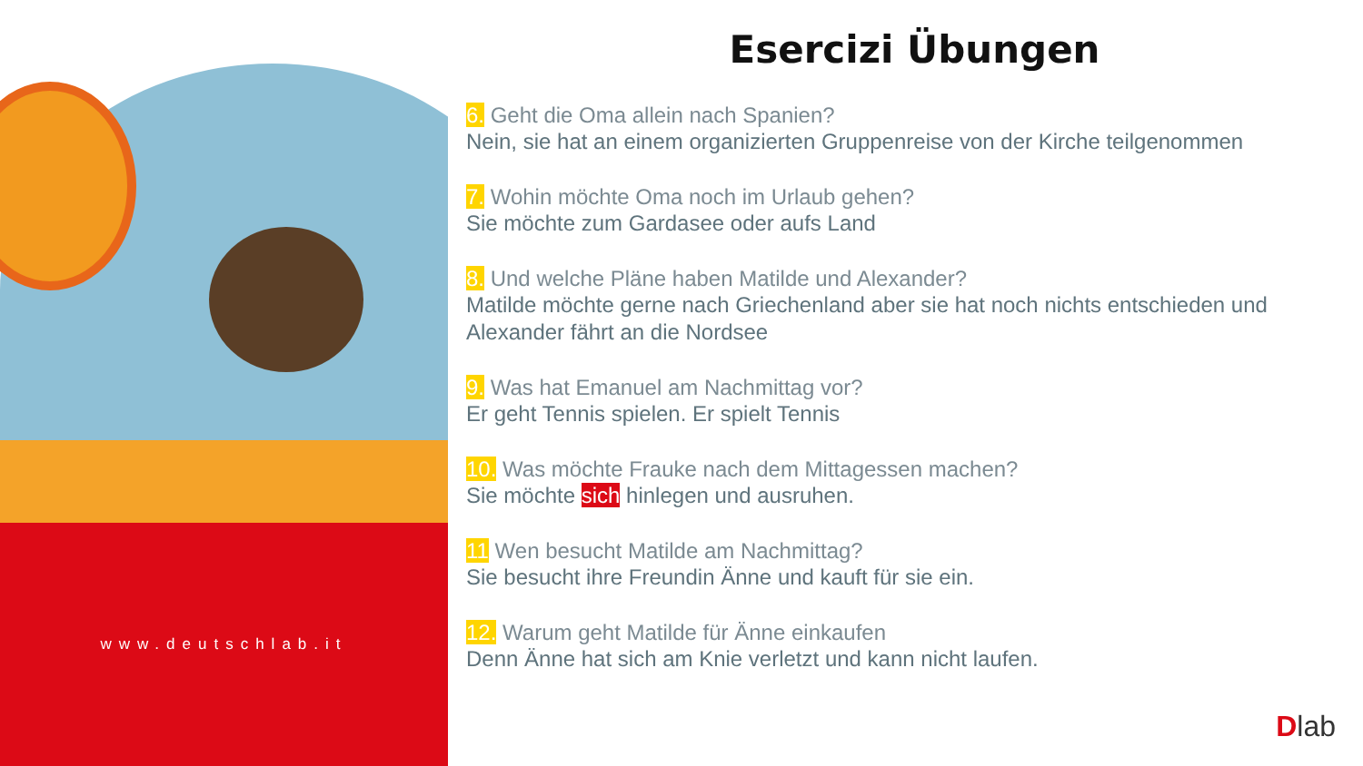www.deutschlab.it
Esercizi Übungen
6. Geht die Oma allein nach Spanien?
Nein, sie hat an einem organizierten Gruppenreise von der Kirche teilgenommen
7. Wohin möchte Oma noch im Urlaub gehen?
Sie möchte zum Gardasee oder aufs Land
8. Und welche Pläne haben Matilde und Alexander?
Matilde möchte gerne nach Griechenland aber sie hat noch nichts entschieden und Alexander fährt an die Nordsee
9. Was hat Emanuel am Nachmittag vor?
Er geht Tennis spielen. Er spielt Tennis
10. Was möchte Frauke nach dem Mittagessen machen?
Sie möchte sich hinlegen und ausruhen.
11 Wen besucht Matilde am Nachmittag?
Sie besucht ihre Freundin Änne und kauft für sie ein.
12. Warum geht Matilde für Änne einkaufen
Denn Änne hat sich am Knie verletzt und kann nicht laufen.
Dlab